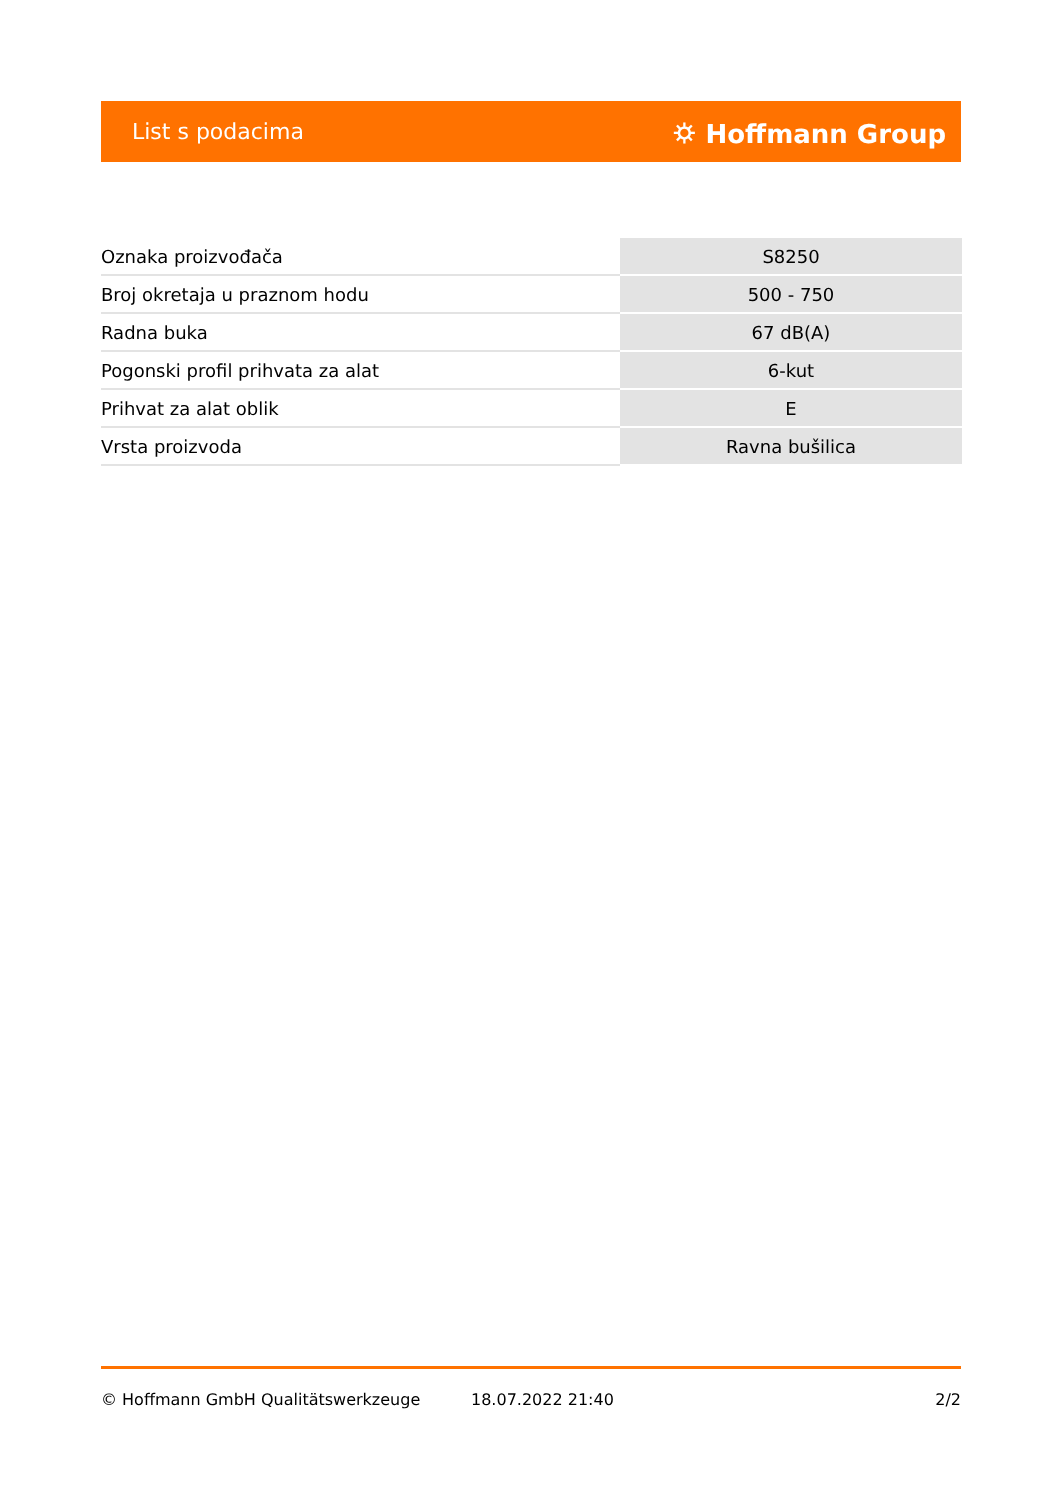List s podacima ⛭ Hoffmann Group
| Oznaka proizvođača | S8250 |
| Broj okretaja u praznom hodu | 500 - 750 |
| Radna buka | 67 dB(A) |
| Pogonski profil prihvata za alat | 6-kut |
| Prihvat za alat oblik | E |
| Vrsta proizvoda | Ravna bušilica |
© Hoffmann GmbH Qualitätswerkzeuge 18.07.2022 21:40 2/2